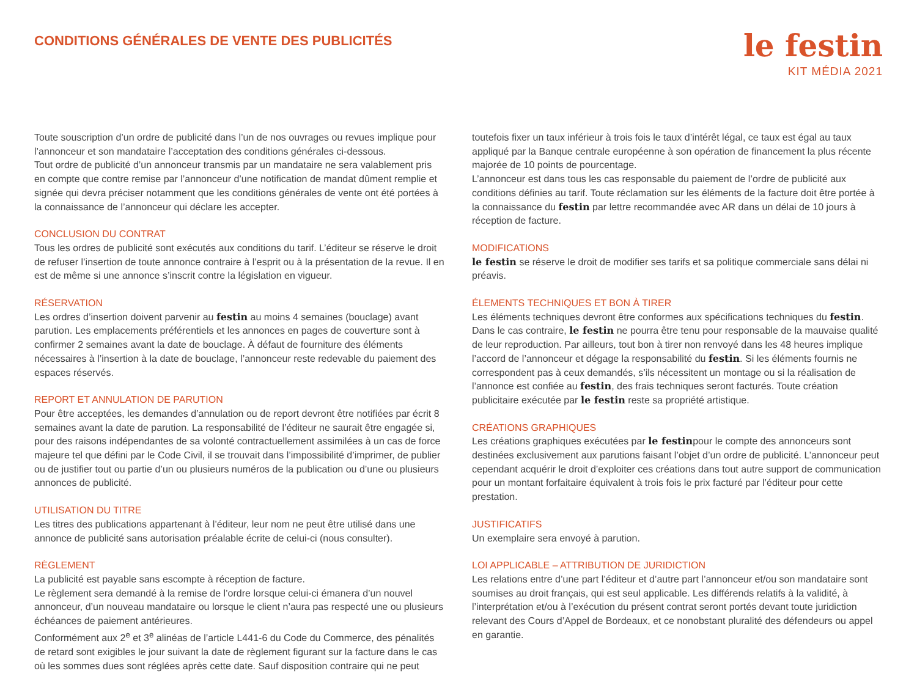CONDITIONS GÉNÉRALES DE VENTE DES PUBLICITÉS
le festin
KIT MÉDIA 2021
Toute souscription d’un ordre de publicité dans l’un de nos ouvrages ou revues implique pour l’annonceur et son mandataire l’acceptation des conditions générales ci-dessous.
Tout ordre de publicité d’un annonceur transmis par un mandataire ne sera valablement pris en compte que contre remise par l’annonceur d’une notification de mandat dûment remplie et signée qui devra préciser notamment que les conditions générales de vente ont été portées à la connaissance de l’annonceur qui déclare les accepter.
CONCLUSION DU CONTRAT
Tous les ordres de publicité sont exécutés aux conditions du tarif. L’éditeur se réserve le droit de refuser l’insertion de toute annonce contraire à l’esprit ou à la présentation de la revue. Il en est de même si une annonce s’inscrit contre la législation en vigueur.
RÉSERVATION
Les ordres d’insertion doivent parvenir au festin au moins 4 semaines (bouclage) avant parution. Les emplacements préférentiels et les annonces en pages de couverture sont à confirmer 2 semaines avant la date de bouclage. À défaut de fourniture des éléments nécessaires à l’insertion à la date de bouclage, l’annonceur reste redevable du paiement des espaces réservés.
REPORT ET ANNULATION DE PARUTION
Pour être acceptées, les demandes d’annulation ou de report devront être notifiées par écrit 8 semaines avant la date de parution. La responsabilité de l’éditeur ne saurait être engagée si, pour des raisons indépendantes de sa volonté contractuellement assimilées à un cas de force majeure tel que défini par le Code Civil, il se trouvait dans l’impossibilité d’imprimer, de publier ou de justifier tout ou partie d’un ou plusieurs numéros de la publication ou d’une ou plusieurs annonces de publicité.
UTILISATION DU TITRE
Les titres des publications appartenant à l’éditeur, leur nom ne peut être utilisé dans une annonce de publicité sans autorisation préalable écrite de celui-ci (nous consulter).
RÈGLEMENT
La publicité est payable sans escompte à réception de facture.
Le règlement sera demandé à la remise de l’ordre lorsque celui-ci émanera d’un nouvel annonceur, d’un nouveau mandataire ou lorsque le client n’aura pas respecté une ou plusieurs échéances de paiement antérieures.
Conformément aux 2<sup>e</sup> et 3<sup>e</sup> alinéas de l’article L441-6 du Code du Commerce, des pénalités de retard sont exigibles le jour suivant la date de règlement figurant sur la facture dans le cas où les sommes dues sont réglées après cette date. Sauf disposition contraire qui ne peut
toutefois fixer un taux inférieur à trois fois le taux d’intérêt légal, ce taux est égal au taux appliqué par la Banque centrale européenne à son opération de financement la plus récente majorée de 10 points de pourcentage.
L’annonceur est dans tous les cas responsable du paiement de l’ordre de publicité aux conditions définies au tarif. Toute réclamation sur les éléments de la facture doit être portée à la connaissance du festin par lettre recommandée avec AR dans un délai de 10 jours à réception de facture.
MODIFICATIONS
le festin se réserve le droit de modifier ses tarifs et sa politique commerciale sans délai ni préavis.
ÉLEMENTS TECHNIQUES ET BON À TIRER
Les éléments techniques devront être conformes aux spécifications techniques du festin. Dans le cas contraire, le festin ne pourra être tenu pour responsable de la mauvaise qualité de leur reproduction. Par ailleurs, tout bon à tirer non renvoyé dans les 48 heures implique l’accord de l’annonceur et dégage la responsabilité du festin. Si les éléments fournis ne correspondent pas à ceux demandés, s’ils nécessitent un montage ou si la réalisation de l’annonce est confiée au festin, des frais techniques seront facturés. Toute création publicitaire exécutée par le festin reste sa propriété artistique.
CRÉATIONS GRAPHIQUES
Les créations graphiques exécutées par le festinpour le compte des annonceurs sont destinées exclusivement aux parutions faisant l’objet d’un ordre de publicité. L’annonceur peut cependant acquérir le droit d’exploiter ces créations dans tout autre support de communication pour un montant forfaitaire équivalent à trois fois le prix facturé par l’éditeur pour cette prestation.
JUSTIFICATIFS
Un exemplaire sera envoyé à parution.
LOI APPLICABLE – ATTRIBUTION DE JURIDICTION
Les relations entre d’une part l’éditeur et d’autre part l’annonceur et/ou son mandataire sont soumises au droit français, qui est seul applicable. Les différends relatifs à la validité, à l’interprétation et/ou à l’exécution du présent contrat seront portés devant toute juridiction relevant des Cours d’Appel de Bordeaux, et ce nonobstant pluralité des défendeurs ou appel en garantie.